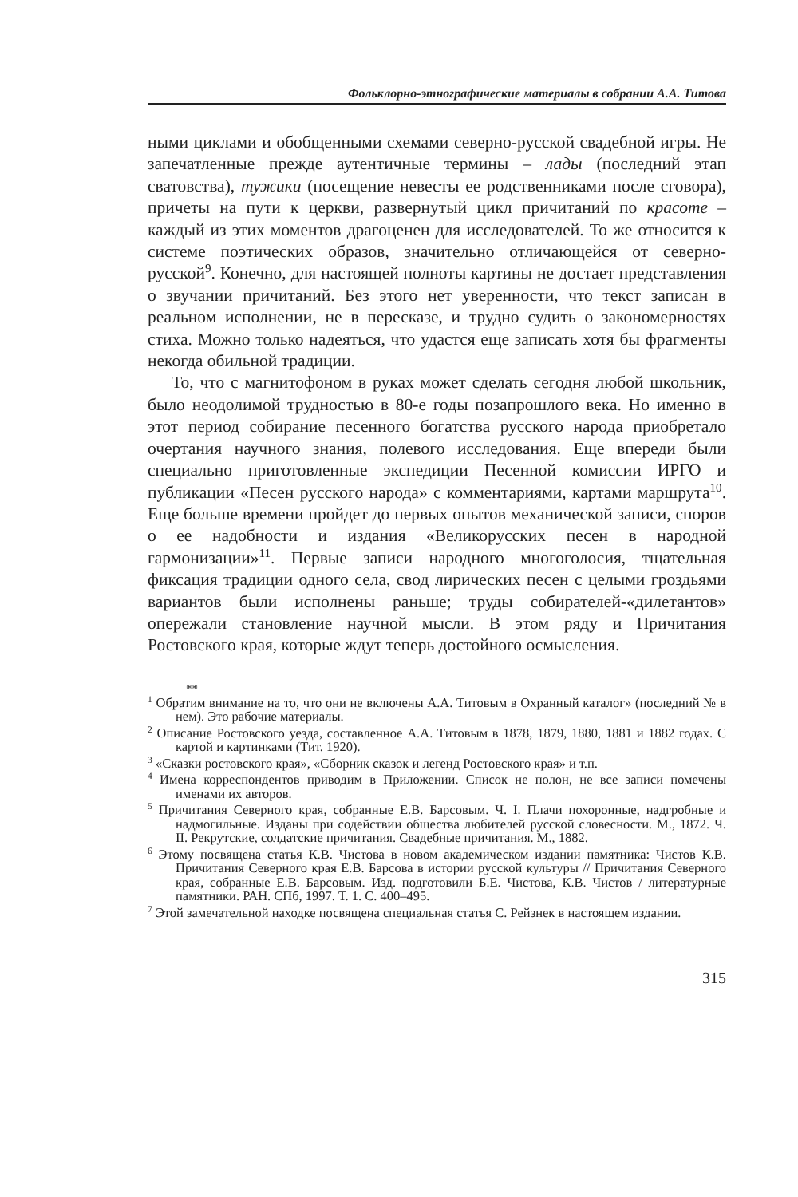Фольклорно-этнографические материалы в собрании А.А. Титова
ными циклами и обобщенными схемами северно-русской свадебной игры. Не запечатленные прежде аутентичные термины – лады (последний этап сватовства), тужики (посещение невесты ее родственниками после сговора), причеты на пути к церкви, развернутый цикл причитаний по красоте – каждый из этих моментов драгоценен для исследователей. То же относится к системе поэтических образов, значительно отличающейся от северно-русской<sup>9</sup>. Конечно, для настоящей полноты картины не достает представления о звучании причитаний. Без этого нет уверенности, что текст записан в реальном исполнении, не в пересказе, и трудно судить о закономерностях стиха. Можно только надеяться, что удастся еще записать хотя бы фрагменты некогда обильной традиции.
То, что с магнитофоном в руках может сделать сегодня любой школьник, было неодолимой трудностью в 80-е годы позапрошлого века. Но именно в этот период собирание песенного богатства русского народа приобретало очертания научного знания, полевого исследования. Еще впереди были специально приготовленные экспедиции Песенной комиссии ИРГО и публикации «Песен русского народа» с комментариями, картами маршрута<sup>10</sup>. Еще больше времени пройдет до первых опытов механической записи, споров о ее надобности и издания «Великорусских песен в народной гармонизации»<sup>11</sup>. Первые записи народного многоголосия, тщательная фиксация традиции одного села, свод лирических песен с целыми гроздьями вариантов были исполнены раньше; труды собирателей-«дилетантов» опережали становление научной мысли. В этом ряду и Причитания Ростовского края, которые ждут теперь достойного осмысления.
**
<sup>1</sup> Обратим внимание на то, что они не включены А.А. Титовым в Охранный каталог» (последний № в нем). Это рабочие материалы.
<sup>2</sup> Описание Ростовского уезда, составленное А.А. Титовым в 1878, 1879, 1880, 1881 и 1882 годах. С картой и картинками (Тит. 1920).
<sup>3</sup> «Сказки ростовского края», «Сборник сказок и легенд Ростовского края» и т.п.
<sup>4</sup> Имена корреспондентов приводим в Приложении. Список не полон, не все записи помечены именами их авторов.
<sup>5</sup> Причитания Северного края, собранные Е.В. Барсовым. Ч. I. Плачи похоронные, надгробные и надмогильные. Изданы при содействии общества любителей русской словесности. М., 1872. Ч. II. Рекрутские, солдатские причитания. Свадебные причитания. М., 1882.
<sup>6</sup> Этому посвящена статья К.В. Чистова в новом академическом издании памятника: Чистов К.В. Причитания Северного края Е.В. Барсова в истории русской культуры // Причитания Северного края, собранные Е.В. Барсовым. Изд. подготовили Б.Е. Чистова, К.В. Чистов / литературные памятники. РАН. СПб, 1997. Т. 1. С. 400–495.
<sup>7</sup> Этой замечательной находке посвящена специальная статья С. Рейзнек в настоящем издании.
315